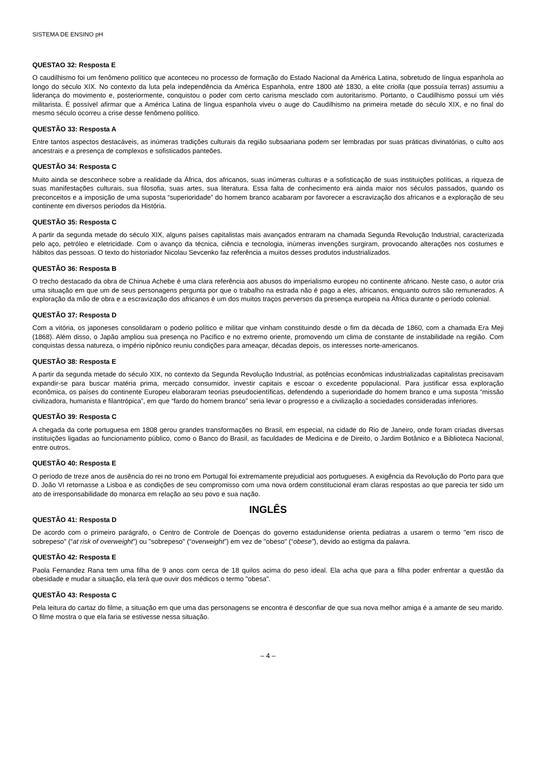SISTEMA DE ENSINO pH
QUESTAO 32: Resposta E
O caudilhismo foi um fenômeno político que aconteceu no processo de formação do Estado Nacional da América Latina, sobretudo de língua espanhola ao longo do século XIX. No contexto da luta pela independência da América Espanhola, entre 1800 até 1830, a elite criolla (que possuía terras) assumiu a liderança do movimento e, posteriormente, conquistou o poder com certo carisma mesclado com autoritarismo. Portanto, o Caudilhismo possui um viés militarista. É possível afirmar que a América Latina de língua espanhola viveu o auge do Caudilhismo na primeira metade do século XIX, e no final do mesmo século ocorreu a crise desse fenômeno político.
QUESTÃO 33: Resposta A
Entre tantos aspectos destacáveis, as inúmeras tradições culturais da região subsaariana podem ser lembradas por suas práticas divinatórias, o culto aos ancestrais e a presença de complexos e sofisticados panteões.
QUESTÃO 34: Resposta C
Muito ainda se desconhece sobre a realidade da África, dos africanos, suas inúmeras culturas e a sofisticação de suas instituições políticas, a riqueza de suas manifestações culturais, sua filosofia, suas artes, sua literatura. Essa falta de conhecimento era ainda maior nos séculos passados, quando os preconceitos e a imposição de uma suposta “superioridade” do homem branco acabaram por favorecer a escravização dos africanos e a exploração de seu continente em diversos períodos da História.
QUESTÃO 35: Resposta C
A partir da segunda metade do século XIX, alguns países capitalistas mais avançados entraram na chamada Segunda Revolução Industrial, caracterizada pelo aço, petróleo e eletricidade. Com o avanço da técnica, ciência e tecnologia, inúmeras invenções surgiram, provocando alterações nos costumes e hábitos das pessoas. O texto do historiador Nicolau Sevcenko faz referência a muitos desses produtos industrializados.
QUESTÃO 36: Resposta B
O trecho destacado da obra de Chinua Achebe é uma clara referência aos abusos do imperialismo europeu no continente africano. Neste caso, o autor cria uma situação em que um de seus personagens pergunta por que o trabalho na estrada não é pago a eles, africanos, enquanto outros são remunerados. A exploração da mão de obra e a escravização dos africanos é um dos muitos traços perversos da presença europeia na África durante o período colonial.
QUESTÃO 37: Resposta D
Com a vitória, os japoneses consolidaram o poderio político e militar que vinham constituindo desde o fim da década de 1860, com a chamada Era Meji (1868). Além disso, o Japão ampliou sua presença no Pacífico e no extremo oriente, promovendo um clima de constante de instabilidade na região. Com conquistas dessa natureza, o império nipônico reuniu condições para ameaçar, décadas depois, os interesses norte-americanos.
QUESTÃO 38: Resposta E
A partir da segunda metade do século XIX, no contexto da Segunda Revolução Industrial, as potências econômicas industrializadas capitalistas precisavam expandir-se para buscar matéria prima, mercado consumidor, investir capitais e escoar o excedente populacional. Para justificar essa exploração econômica, os países do continente Europeu elaboraram teorias pseudocientíficas, defendendo a superioridade do homem branco e uma suposta “missão civilizadora, humanista e filantrópica”, em que “fardo do homem branco” seria levar o progresso e a civilização a sociedades consideradas inferiores.
QUESTÃO 39: Resposta C
A chegada da corte portuguesa em 1808 gerou grandes transformações no Brasil, em especial, na cidade do Rio de Janeiro, onde foram criadas diversas instituições ligadas ao funcionamento público, como o Banco do Brasil, as faculdades de Medicina e de Direito, o Jardim Botânico e a Biblioteca Nacional, entre outros.
QUESTÃO 40: Resposta E
O período de treze anos de ausência do rei no trono em Portugal foi extremamente prejudicial aos portugueses. A exigência da Revolução do Porto para que D. João VI retornasse a Lisboa e as condições de seu compromisso com uma nova ordem constitucional eram claras respostas ao que parecia ter sido um ato de irresponsabilidade do monarca em relação ao seu povo e sua nação.
INGLÊS
QUESTÃO 41: Resposta D
De acordo com o primeiro parágrafo, o Centro de Controle de Doenças do governo estadunidense orienta pediatras a usarem o termo "em risco de sobrepeso" (“at risk of overweight”) ou "sobrepeso" (“overweight”) em vez de "obeso" (“obese”), devido ao estigma da palavra.
QUESTÃO 42: Resposta E
Paola Fernandez Rana tem uma filha de 9 anos com cerca de 18 quilos acima do peso ideal. Ela acha que para a filha poder enfrentar a questão da obesidade e mudar a situação, ela terá que ouvir dos médicos o termo "obesa".
QUESTÃO 43: Resposta C
Pela leitura do cartaz do filme, a situação em que uma das personagens se encontra é desconfiar de que sua nova melhor amiga é a amante de seu marido. O filme mostra o que ela faria se estivesse nessa situação.
– 4 –